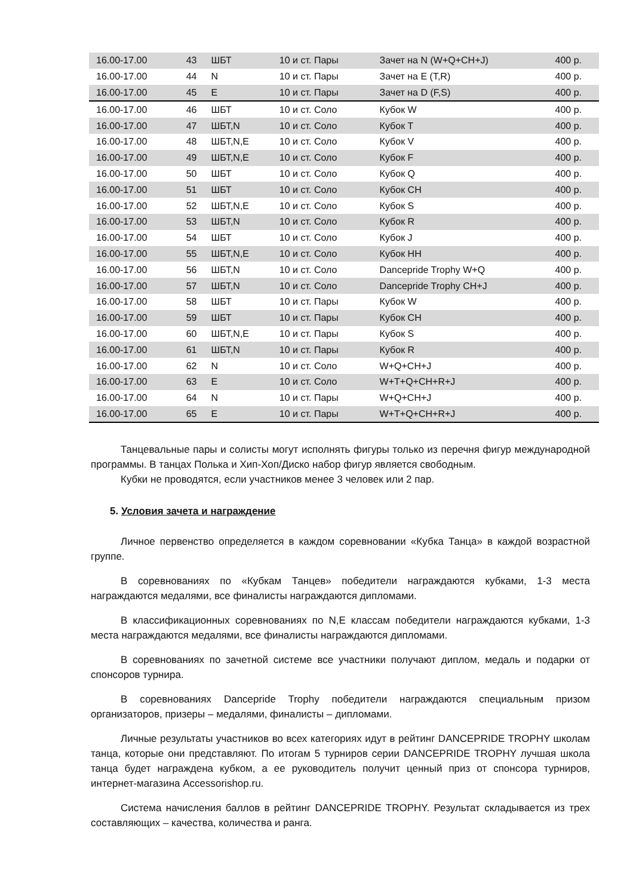| 16.00-17.00 | 43 | ШБТ | 10 и ст. Пары | Зачет на N (W+Q+CH+J) | 400 р. |
| 16.00-17.00 | 44 | N | 10 и ст. Пары | Зачет на E (T,R) | 400 р. |
| 16.00-17.00 | 45 | E | 10 и ст. Пары | Зачет на D (F,S) | 400 р. |
| 16.00-17.00 | 46 | ШБТ | 10 и ст. Соло | Кубок W | 400 р. |
| 16.00-17.00 | 47 | ШБТ,N | 10 и ст. Соло | Кубок T | 400 р. |
| 16.00-17.00 | 48 | ШБТ,N,E | 10 и ст. Соло | Кубок V | 400 р. |
| 16.00-17.00 | 49 | ШБТ,N,E | 10 и ст. Соло | Кубок F | 400 р. |
| 16.00-17.00 | 50 | ШБТ | 10 и ст. Соло | Кубок Q | 400 р. |
| 16.00-17.00 | 51 | ШБТ | 10 и ст. Соло | Кубок CH | 400 р. |
| 16.00-17.00 | 52 | ШБТ,N,E | 10 и ст. Соло | Кубок S | 400 р. |
| 16.00-17.00 | 53 | ШБТ,N | 10 и ст. Соло | Кубок R | 400 р. |
| 16.00-17.00 | 54 | ШБТ | 10 и ст. Соло | Кубок J | 400 р. |
| 16.00-17.00 | 55 | ШБТ,N,E | 10 и ст. Соло | Кубок HH | 400 р. |
| 16.00-17.00 | 56 | ШБТ,N | 10 и ст. Соло | Dancepride Trophy W+Q | 400 р. |
| 16.00-17.00 | 57 | ШБТ,N | 10 и ст. Соло | Dancepride Trophy CH+J | 400 р. |
| 16.00-17.00 | 58 | ШБТ | 10 и ст. Пары | Кубок W | 400 р. |
| 16.00-17.00 | 59 | ШБТ | 10 и ст. Пары | Кубок CH | 400 р. |
| 16.00-17.00 | 60 | ШБТ,N,E | 10 и ст. Пары | Кубок S | 400 р. |
| 16.00-17.00 | 61 | ШБТ,N | 10 и ст. Пары | Кубок R | 400 р. |
| 16.00-17.00 | 62 | N | 10 и ст. Соло | W+Q+CH+J | 400 р. |
| 16.00-17.00 | 63 | E | 10 и ст. Соло | W+T+Q+CH+R+J | 400 р. |
| 16.00-17.00 | 64 | N | 10 и ст. Пары | W+Q+CH+J | 400 р. |
| 16.00-17.00 | 65 | E | 10 и ст. Пары | W+T+Q+CH+R+J | 400 р. |
Танцевальные пары и солисты могут исполнять фигуры только из перечня фигур международной программы. В танцах Полька и Хип-Хоп/Диско набор фигур является свободным.
Кубки не проводятся, если участников менее 3 человек или 2 пар.
5. Условия зачета и награждение
Личное первенство определяется в каждом соревновании «Кубка Танца» в каждой возрастной группе.
В соревнованиях по «Кубкам Танцев» победители награждаются кубками, 1-3 места награждаются медалями, все финалисты награждаются дипломами.
В классификационных соревнованиях по N,E классам победители награждаются кубками, 1-3 места награждаются медалями, все финалисты награждаются дипломами.
В соревнованиях по зачетной системе все участники получают диплом, медаль и подарки от спонсоров турнира.
В соревнованиях Dancepride Trophy победители награждаются специальным призом организаторов, призеры – медалями, финалисты – дипломами.
Личные результаты участников во всех категориях идут в рейтинг DANCEPRIDE TROPHY школам танца, которые они представляют. По итогам 5 турниров серии DANCEPRIDE TROPHY лучшая школа танца будет награждена кубком, а ее руководитель получит ценный приз от спонсора турниров, интернет-магазина Accessorishop.ru.
Система начисления баллов в рейтинг DANCEPRIDE TROPHY. Результат складывается из трех составляющих – качества, количества и ранга.